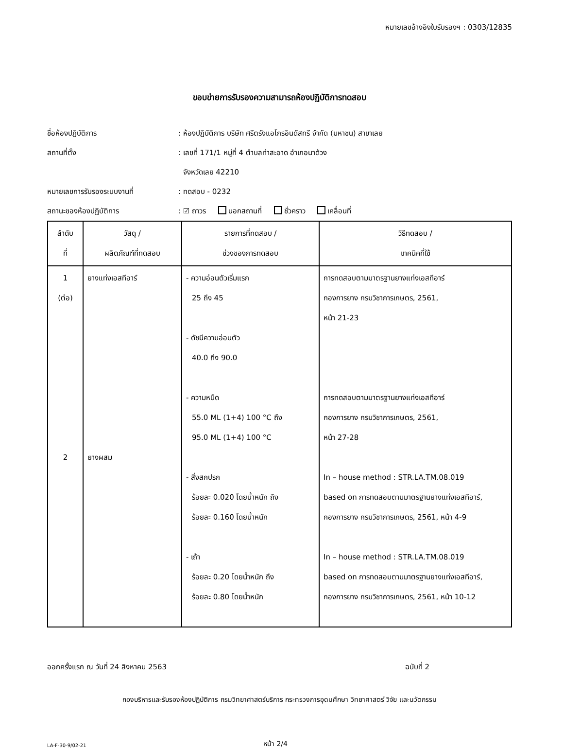หมายเลขอ้างอิงใบรับรองฯ : 0303/12835
ขอบข่ายการรับรองความสามารถห้องปฏิบัติการทดสอบ
ชื่อห้องปฏิบัติการ
: ห้องปฏิบัติการ บริษัท ศรีตรังแอโกรอินดัสทรี จำกัด (มหาชน) สาขาเลย
สถานที่ตั้ง
: เลขที่ 171/1 หมู่ที่ 4 ตำบลท่าสะอาด อำเภอนาด้วง
จังหวัดเลย 42210
หมายเลขการรับรองระบบงานที่ : ทดสอบ - 0232
สถานะของห้องปฏิบัติการ
: ☑ ถาวร นอกสถานที่ ชั่วคราว เคลื่อนที่
| ลำดับ ที่ | วัสดุ / ผลิตภัณฑ์ที่ทดสอบ | รายการที่ทดสอบ / ช่วงของการทดสอบ | วิธีทดสอบ / เทคนิคที่ใช้ |
| --- | --- | --- | --- |
| 1 (ต่อ) 2 | ยางแท่งเอสทีอาร์ ยางผสม | - ความอ่อนตัวเริ่มแรก 25 ถึง 45 - ดัชนีความอ่อนตัว 40.0 ถึง 90.0 - ความหนืด 55.0 ML (1+4) 100 °C ถึง 95.0 ML (1+4) 100 °C - สิ่งสกปรก ร้อยละ 0.020 โดยน้ำหนัก ถึง ร้อยละ 0.160 โดยน้ำหนัก - เถ้า ร้อยละ 0.20 โดยน้ำหนัก ถึง ร้อยละ 0.80 โดยน้ำหนัก | การทดสอบตามมาตรฐานยางแท่งเอสทีอาร์ กองการยาง กรมวิชาการเกษตร, 2561, หน้า 21-23 การทดสอบตามมาตรฐานยางแท่งเอสทีอาร์ กองการยาง กรมวิชาการเกษตร, 2561, หน้า 27-28 In – house method : STR.LA.TM.08.019 based on การทดสอบตามมาตรฐานยางแท่งเอสทีอาร์, กองการยาง กรมวิชาการเกษตร, 2561, หน้า 4-9 In – house method : STR.LA.TM.08.019 based on การทดสอบตามมาตรฐานยางแท่งเอสทีอาร์, กองการยาง กรมวิชาการเกษตร, 2561, หน้า 10-12 |
ออกครั้งแรก ณ วันที่ 24 สิงหาคม 2563 ฉบับที่ 2
กองบริหารและรับรองห้องปฏิบัติการ กรมวิทยาศาสตร์บริการ กระทรวงการอุดมศึกษา วิทยาศาสตร์ วิจัย และนวัตกรรม
LA-F-30-9/02-21 หน้า 2/4